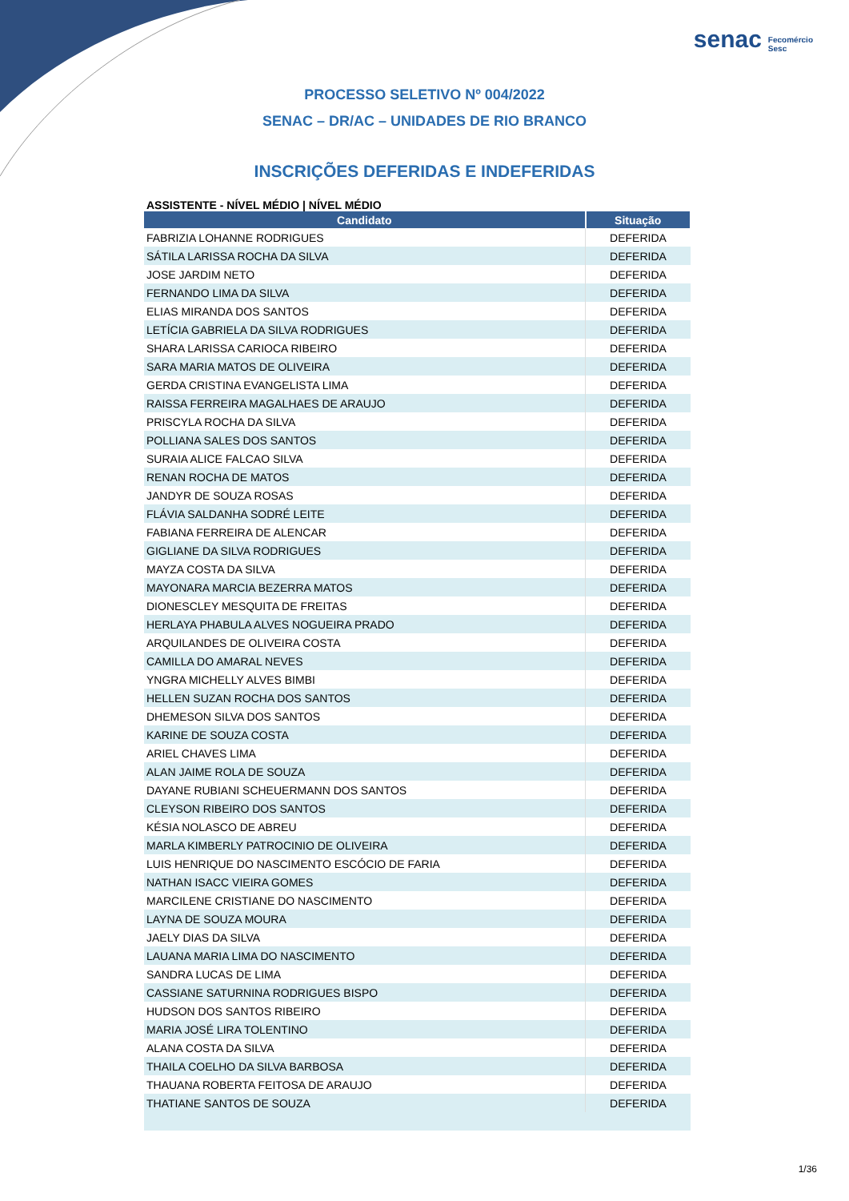senac Fecomércio
Sesc
PROCESSO SELETIVO Nº 004/2022
SENAC – DR/AC – UNIDADES DE RIO BRANCO
INSCRIÇÕES DEFERIDAS E INDEFERIDAS
ASSISTENTE - NÍVEL MÉDIO | NÍVEL MÉDIO
| Candidato | Situação |
| --- | --- |
| FABRIZIA LOHANNE RODRIGUES | DEFERIDA |
| SÁTILA LARISSA ROCHA DA SILVA | DEFERIDA |
| JOSE JARDIM NETO | DEFERIDA |
| FERNANDO LIMA DA SILVA | DEFERIDA |
| ELIAS MIRANDA DOS SANTOS | DEFERIDA |
| LETÍCIA GABRIELA DA SILVA RODRIGUES | DEFERIDA |
| SHARA LARISSA CARIOCA RIBEIRO | DEFERIDA |
| SARA MARIA MATOS DE OLIVEIRA | DEFERIDA |
| GERDA CRISTINA EVANGELISTA LIMA | DEFERIDA |
| RAISSA FERREIRA MAGALHAES DE ARAUJO | DEFERIDA |
| PRISCYLA ROCHA DA SILVA | DEFERIDA |
| POLLIANA SALES DOS SANTOS | DEFERIDA |
| SURAIA ALICE FALCAO SILVA | DEFERIDA |
| RENAN ROCHA DE MATOS | DEFERIDA |
| JANDYR DE SOUZA ROSAS | DEFERIDA |
| FLÁVIA SALDANHA SODRÉ LEITE | DEFERIDA |
| FABIANA FERREIRA DE ALENCAR | DEFERIDA |
| GIGLIANE DA SILVA RODRIGUES | DEFERIDA |
| MAYZA COSTA DA SILVA | DEFERIDA |
| MAYONARA MARCIA BEZERRA MATOS | DEFERIDA |
| DIONESCLEY MESQUITA DE FREITAS | DEFERIDA |
| HERLAYA PHABULA ALVES NOGUEIRA PRADO | DEFERIDA |
| ARQUILANDES DE OLIVEIRA COSTA | DEFERIDA |
| CAMILLA DO AMARAL NEVES | DEFERIDA |
| YNGRA MICHELLY ALVES BIMBI | DEFERIDA |
| HELLEN SUZAN ROCHA DOS SANTOS | DEFERIDA |
| DHEMESON SILVA DOS SANTOS | DEFERIDA |
| KARINE DE SOUZA COSTA | DEFERIDA |
| ARIEL CHAVES LIMA | DEFERIDA |
| ALAN JAIME ROLA DE SOUZA | DEFERIDA |
| DAYANE RUBIANI SCHEUERMANN DOS SANTOS | DEFERIDA |
| CLEYSON RIBEIRO DOS SANTOS | DEFERIDA |
| KÉSIA NOLASCO DE ABREU | DEFERIDA |
| MARLA KIMBERLY PATROCINIO DE OLIVEIRA | DEFERIDA |
| LUIS HENRIQUE DO NASCIMENTO ESCÓCIO DE FARIA | DEFERIDA |
| NATHAN ISACC VIEIRA GOMES | DEFERIDA |
| MARCILENE CRISTIANE DO NASCIMENTO | DEFERIDA |
| LAYNA DE SOUZA MOURA | DEFERIDA |
| JAELY DIAS DA SILVA | DEFERIDA |
| LAUANA MARIA LIMA DO NASCIMENTO | DEFERIDA |
| SANDRA LUCAS DE LIMA | DEFERIDA |
| CASSIANE SATURNINA RODRIGUES BISPO | DEFERIDA |
| HUDSON DOS SANTOS RIBEIRO | DEFERIDA |
| MARIA JOSÉ LIRA TOLENTINO | DEFERIDA |
| ALANA COSTA DA SILVA | DEFERIDA |
| THAILA COELHO DA SILVA BARBOSA | DEFERIDA |
| THAUANA ROBERTA FEITOSA DE ARAUJO | DEFERIDA |
| THATIANE SANTOS DE SOUZA | DEFERIDA |
1/36